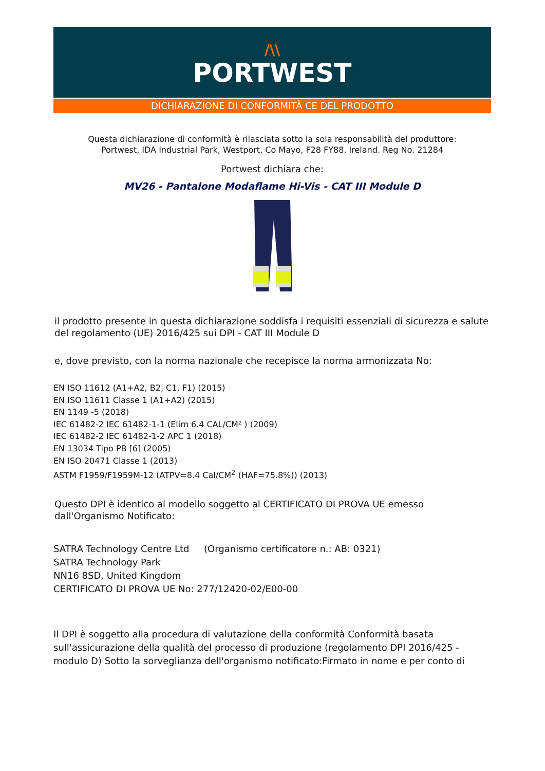/\\
PORTWEST
DICHIARAZIONE DI CONFORMITÀ CE DEL PRODOTTO
Questa dichiarazione di conformità è rilasciata sotto la sola responsabilità del produttore:
Portwest, IDA Industrial Park, Westport, Co Mayo, F28 FY88, Ireland. Reg No. 21284
Portwest dichiara che:
MV26 - Pantalone Modaflame Hi-Vis - CAT III Module D
il prodotto presente in questa dichiarazione soddisfa i requisiti essenziali di sicurezza e salute del regolamento (UE) 2016/425 sui DPI - CAT III Module D
e, dove previsto, con la norma nazionale che recepisce la norma armonizzata No:
EN ISO 11612 (A1+A2, B2, C1, F1) (2015)
EN ISO 11611 Classe 1 (A1+A2) (2015)
EN 1149 -5 (2018)
IEC 61482-2 IEC 61482-1-1 (Elim 6.4 CAL/CM² ) (2009)
IEC 61482-2 IEC 61482-1-2 APC 1 (2018)
EN 13034 Tipo PB [6] (2005)
EN ISO 20471 Classe 1 (2013)
ASTM F1959/F1959M-12 (ATPV=8.4 Cal/CM<sup>2</sup> (HAF=75.8%)) (2013)
Questo DPI è identico al modello soggetto al CERTIFICATO DI PROVA UE emesso dall'Organismo Notificato:
SATRA Technology Centre Ltd (Organismo certificatore n.: AB: 0321)
SATRA Technology Park
NN16 8SD, United Kingdom
CERTIFICATO DI PROVA UE No: 277/12420-02/E00-00
Il DPI è soggetto alla procedura di valutazione della conformità Conformità basata sull'assicurazione della qualità del processo di produzione (regolamento DPI 2016/425 - modulo D) Sotto la sorveglianza dell'organismo notificato:Firmato in nome e per conto di